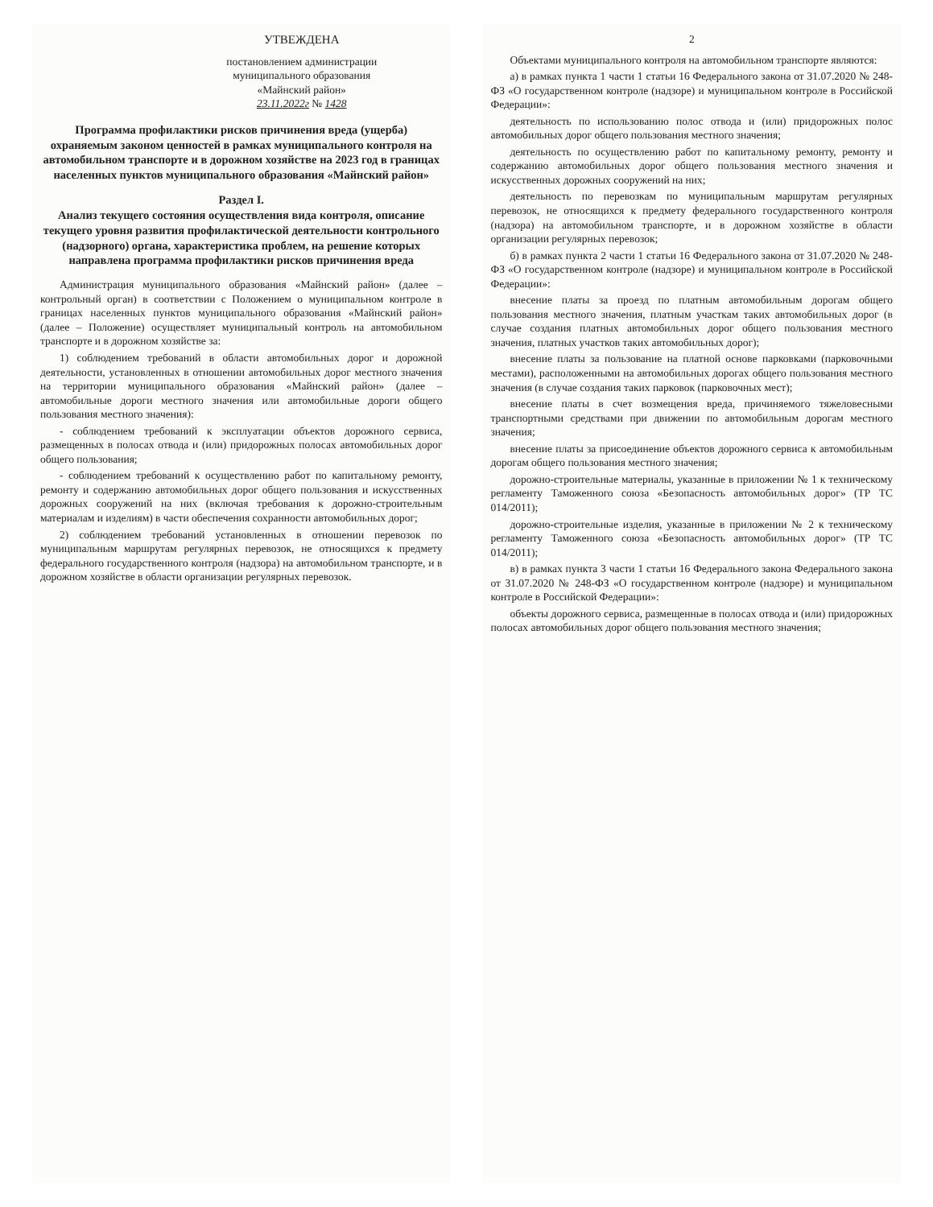УТВЕЖДЕНА
постановлением администрации
муниципального образования
«Майнский район»
23.11.2022г № 1428
Программа профилактики рисков причинения вреда (ущерба) охраняемым законом ценностей в рамках муниципального контроля на автомобильном транспорте и в дорожном хозяйстве на 2023 год в границах населенных пунктов муниципального образования «Майнский район»
Раздел I.
Анализ текущего состояния осуществления вида контроля, описание текущего уровня развития профилактической деятельности контрольного (надзорного) органа, характеристика проблем, на решение которых направлена программа профилактики рисков причинения вреда
Администрация муниципального образования «Майнский район» (далее – контрольный орган) в соответствии с Положением о муниципальном контроле в границах населенных пунктов муниципального образования «Майнский район» (далее – Положение) осуществляет муниципальный контроль на автомобильном транспорте и в дорожном хозяйстве за:
1) соблюдением требований в области автомобильных дорог и дорожной деятельности, установленных в отношении автомобильных дорог местного значения на территории муниципального образования «Майнский район» (далее – автомобильные дороги местного значения или автомобильные дороги общего пользования местного значения):
- соблюдением требований к эксплуатации объектов дорожного сервиса, размещенных в полосах отвода и (или) придорожных полосах автомобильных дорог общего пользования;
- соблюдением требований к осуществлению работ по капитальному ремонту, ремонту и содержанию автомобильных дорог общего пользования и искусственных дорожных сооружений на них (включая требования к дорожно-строительным материалам и изделиям) в части обеспечения сохранности автомобильных дорог;
2) соблюдением требований установленных в отношении перевозок по муниципальным маршрутам регулярных перевозок, не относящихся к предмету федерального государственного контроля (надзора) на автомобильном транспорте, и в дорожном хозяйстве в области организации регулярных перевозок.
2
Объектами муниципального контроля на автомобильном транспорте являются:
а) в рамках пункта 1 части 1 статьи 16 Федерального закона от 31.07.2020 № 248-ФЗ «О государственном контроле (надзоре) и муниципальном контроле в Российской Федерации»:
деятельность по использованию полос отвода и (или) придорожных полос автомобильных дорог общего пользования местного значения;
деятельность по осуществлению работ по капитальному ремонту, ремонту и содержанию автомобильных дорог общего пользования местного значения и искусственных дорожных сооружений на них;
деятельность по перевозкам по муниципальным маршрутам регулярных перевозок, не относящихся к предмету федерального государственного контроля (надзора) на автомобильном транспорте, и в дорожном хозяйстве в области организации регулярных перевозок;
б) в рамках пункта 2 части 1 статьи 16 Федерального закона от 31.07.2020 № 248-ФЗ «О государственном контроле (надзоре) и муниципальном контроле в Российской Федерации»:
внесение платы за проезд по платным автомобильным дорогам общего пользования местного значения, платным участкам таких автомобильных дорог (в случае создания платных автомобильных дорог общего пользования местного значения, платных участков таких автомобильных дорог);
внесение платы за пользование на платной основе парковками (парковочными местами), расположенными на автомобильных дорогах общего пользования местного значения (в случае создания таких парковок (парковочных мест);
внесение платы в счет возмещения вреда, причиняемого тяжеловесными транспортными средствами при движении по автомобильным дорогам местного значения;
внесение платы за присоединение объектов дорожного сервиса к автомобильным дорогам общего пользования местного значения;
дорожно-строительные материалы, указанные в приложении № 1 к техническому регламенту Таможенного союза «Безопасность автомобильных дорог» (ТР ТС 014/2011);
дорожно-строительные изделия, указанные в приложении № 2 к техническому регламенту Таможенного союза «Безопасность автомобильных дорог» (ТР ТС 014/2011);
в) в рамках пункта 3 части 1 статьи 16 Федерального закона Федерального закона от 31.07.2020 № 248-ФЗ «О государственном контроле (надзоре) и муниципальном контроле в Российской Федерации»:
объекты дорожного сервиса, размещенные в полосах отвода и (или) придорожных полосах автомобильных дорог общего пользования местного значения;